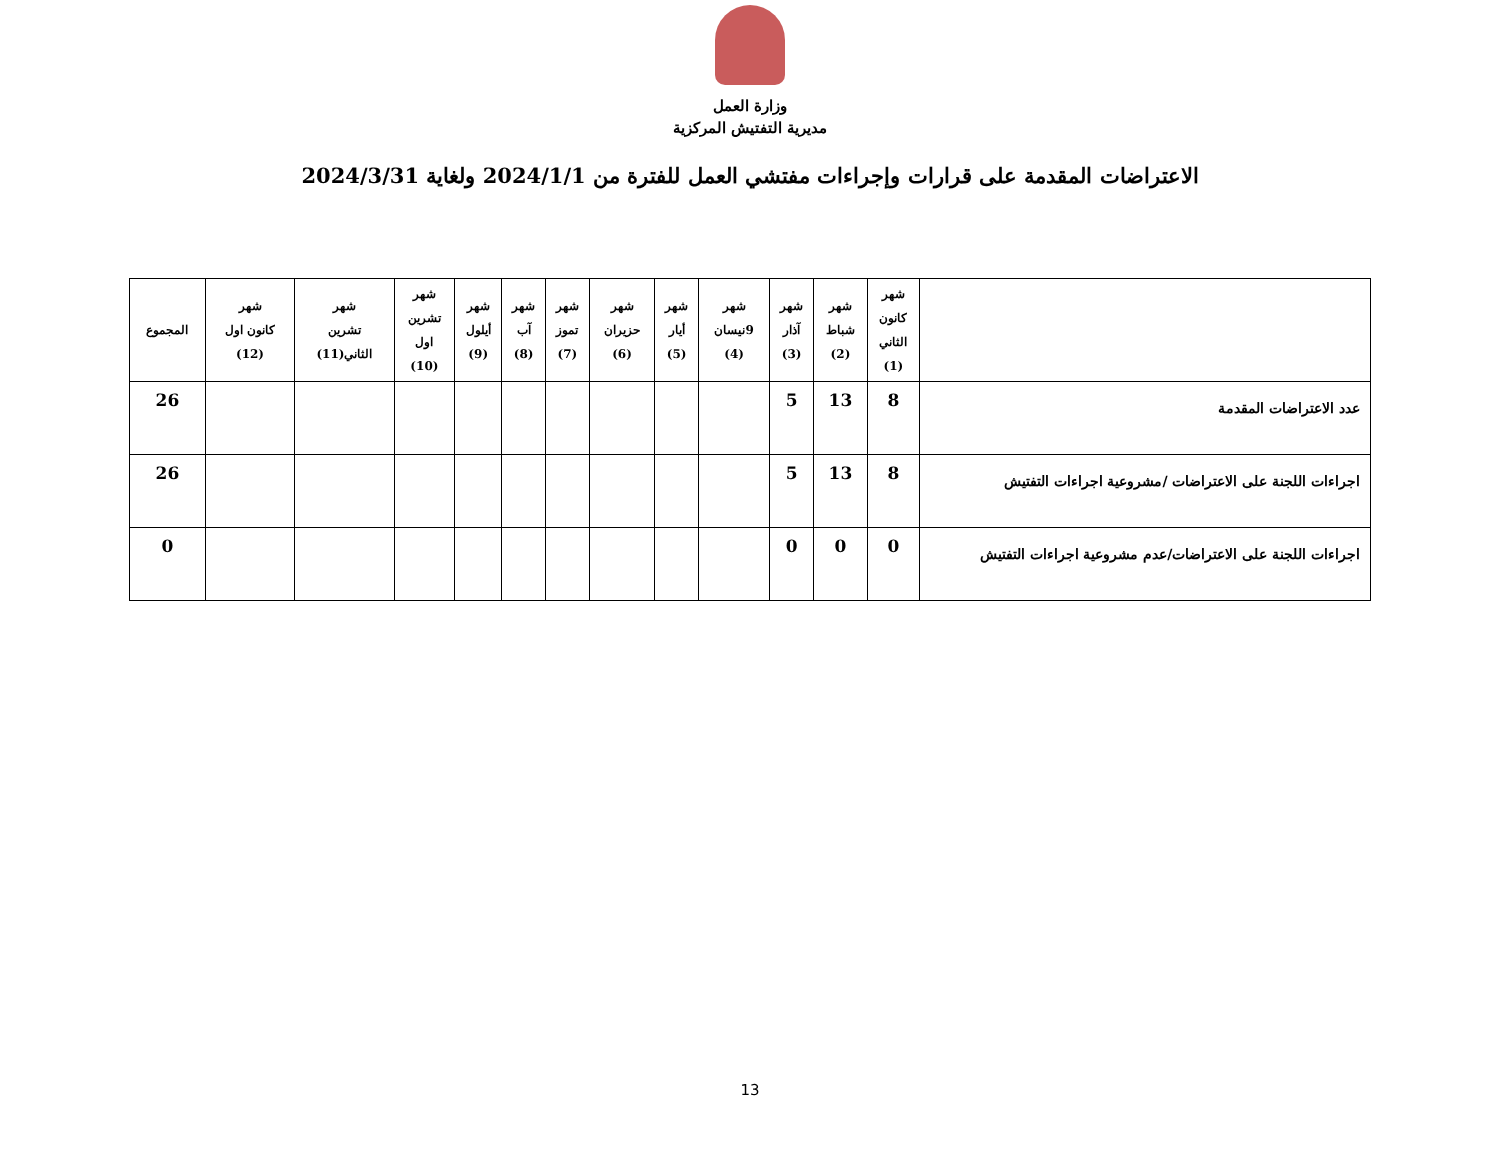وزارة العمل
مديرية التفتيش المركزية
الاعتراضات المقدمة على قرارات وإجراءات مفتشي العمل للفترة من 2024/1/1 ولغاية 2024/3/31
| | شهر كانون الثاني (1) | شهر شباط (2) | شهر آذار (3) | شهر 9نيسان (4) | شهر أيار (5) | شهر حزيران (6) | شهر تموز (7) | شهر آب (8) | شهر أيلول (9) | شهر تشرين اول (10) | شهر تشرين الثاني(11) | شهر كانون اول (12) | المجموع |
| --- | --- | --- | --- | --- | --- | --- | --- | --- | --- | --- | --- | --- | --- |
| عدد الاعتراضات المقدمة | 8 | 13 | 5 | | | | | | | | | | 26 |
| اجراءات اللجنة على الاعتراضات /مشروعية اجراءات التفتيش | 8 | 13 | 5 | | | | | | | | | | 26 |
| اجراءات اللجنة على الاعتراضات/عدم مشروعية اجراءات التفتيش | 0 | 0 | 0 | | | | | | | | | | 0 |
13